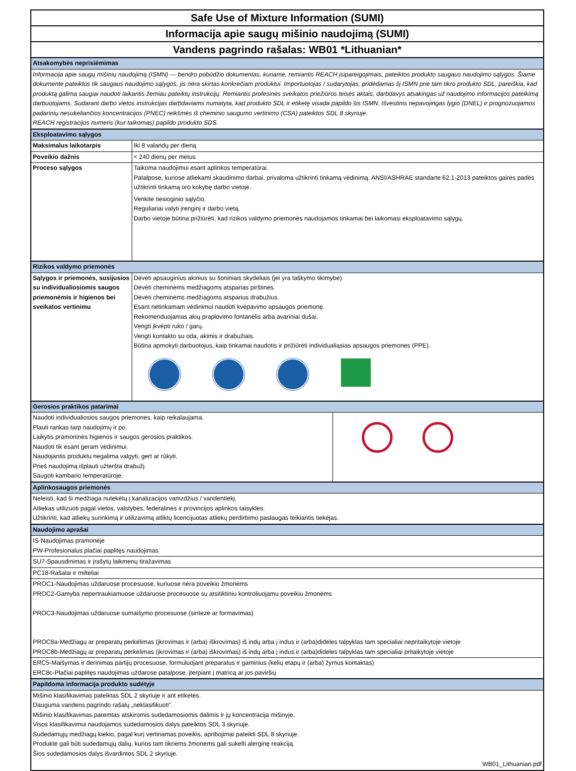Safe Use of Mixture Information (SUMI)
Informacija apie saugų mišinio naudojimą (SUMI)
Vandens pagrindo rašalas: WB01 *Lithuanian*
| Atsakomybės neprisiėmimas | |
| Informacija apie saugų mišinių naudojimą (ISMN) — bendro pobūdžio dokumentas, kuriame, remiantis REACH įsipareigojimais, pateiktos produkto saugaus naudojimo sąlygos. Šiame dokumente pateiktos tik saugaus naudojimo sąlygos, jis nėra skirtas konkrečiam produktui. Importuotojas / sudarytojas, pridėdamas šį ISMN prie tam tikro produkto SDL, pareiškia, kad produktą galima saugiai naudoti laikantis žemiau pateiktų instrukcijų. Remiantis profesinės sveikatos priežiūros teisės aktais, darbdavys atsakingas už naudojimo informacijos pateikimą darbuotojams. Sudarant darbo vietos instrukcijas darbdaviams numatyta, kad produkto SDL ir etiketę visada papildo šis ISMN. Išvestinis nepavojingas lygio (DNEL) ir prognozuojamos padarinių nesukeliančios koncentracijos (PNEC) reikšmės iš cheminio saugumo vertinimo (CSA) pateiktos SDL 8 skyriuje. REACH registracijos numeris (kur taikomas) papildo produkto SDS. | |
| Eksploatavimo sąlygos | |
| Maksimalus laikotarpis | Iki 8 valandų per dieną |
| Poveikio dažnis | < 240 dienų per metus |
| Proceso sąlygos | Taikoma naudojimui esant aplinkos temperatūrai. Patalpose, kuriose atliekami skaudinimo darbai, privaloma užtikrinti tinkamą vėdinimą. ANSI/ASHRAE standarte 62.1-2013 pateiktos gairės padės užtikrinti tinkamą oro kokybę darbo vietoje. Venkite tiesioginio sąlyčio. Reguliariai valyti įrenginį ir darbo vietą. Darbo vietoje būtina prižiūrėti, kad rizikos valdymo priemonės naudojamos tinkamai bei laikomasi eksploatavimo sąlygų. |
| Rizikos valdymo priemonės | |
| Sąlygos ir priemonės, susijusios su individualiosiomis saugos priemonėmis ir higienos bei sveikatos vertinimu | Dėvėti apsauginius akinius su šoniniais skydeliais (jei yra taškymo tikimybė). Dėvėti cheminėms medžiagoms atsparias pirštines. Dėvėti cheminėms medžiagoms atsparius drabužius. Esant netinkamam vėdinimui naudoti kvėpavimo apsaugos priemonę. Rekomenduojamas akių praplovimo fontanėlis arba avariniai dušai. Vengti įkvėpti ruko / garų. Vengti kontakto su oda, akimis ir drabužiais. Būtina apmokyti darbuotojus, kaip tinkamai naudotis ir prižiūrėti individualiąsias apsaugos priemones (PPE). |
| Gerosios praktikos patarimai | |
| Naudoti individualiosios saugos priemones, kaip reikalaujama. Plauti rankas tarp naudojimų ir po. Laikytis pramoninės higienos ir saugos gerosios praktikos. Naudoti tik esant geram vėdinimui. Naudojantis produktu negalima valgyti, gert ar rūkyti. Prieš naudojimą išplauti užteršta drabužį. Saugoti kambario temperatūroje. | |
| Aplinkosaugos priemonės | |
| Neleisti, kad ši medžiaga nutekėtų į kanalizacijos vamzdžius / vandentiekį. Atliekas utilizuoti pagal vietos, valstybės, federalinės ir provincijos aplinkos taisykles. Užtikrinti, kad atliekų surinkimą ir utilizavimą atliktų licencijuotas atliekų perdirbimo paslaugas teikiantis tiekėjas. | |
| Naudojimo aprašai | |
| IS-Naudojimas pramonėje PW-Profesionalus plačiai paplitęs naudojimas | |
| SU7-Spausdinimas ir įrašytų laikmenų tiražavimas | |
| PC18-Rašalai ir milteliai | |
| PROC1-Naudojimas uždaruose procesuose, kuriuose nėra poveikio žmonėms PROC2-Gamyba nepertraukiamuose uždaruose procesuose su atsitiktiniu kontroliuojamu poveikiu žmonėms PROC3-Naudojimas uždaruose sumaišymo procesuose (sintezė ar formavimas) PROC8a-Medžiagų ar preparatų perkėlimas (įkrovimas ir (arba) iškrovimas) iš indų arba į indus ir (arba)dideles talpyklas tam specialiai nepritaikytoje vietoje PROC8b-Medžiagų ar preparatų perkėlimas (įkrovimas ir (arba) iškrovimas) iš indų arba į indus ir (arba)dideles talpyklas tam specialiai pritaikytoje vietoje | |
| ERC5-Maišymas ir derinimas partijų procesuose, formuluojant preparatus ir gaminius (kelių etapų ir (arba) žymus kontaktas) ERC8c-Plačiai paplitęs naudojimas uždarose patalpose, įterpiant į matricą ar jos paviršių | |
| Papildoma informacija produkto sudėtyje | |
| Mišinio klasifikavimas pateiktas SDL 2 skyriuje ir ant etiketės. Dauguma vandens pagrindo rašalų „neklasifikuoti“. Mišinio klasifikavimas paremtas atskiromis sudedamosiomis dalimis ir jų koncentracija mišinyje. Visos klasifikavimui naudojamos sudedamosios dalys pateiktos SDL 3 skyriuje. Sudedamųjų medžiagų kiekio, pagal kurį vertinamas poveikis, apribojimai pateikti SDL 8 skyriuje. Produkte gali būti sudedamųjų dalių, kurios tam tikriems žmonėms gali sukelti alerginę reakciją. Šios sudedamosios dalys išvardintos SDL 2 skyriuje. | |
| WB01_Lithuanian.pdf | |